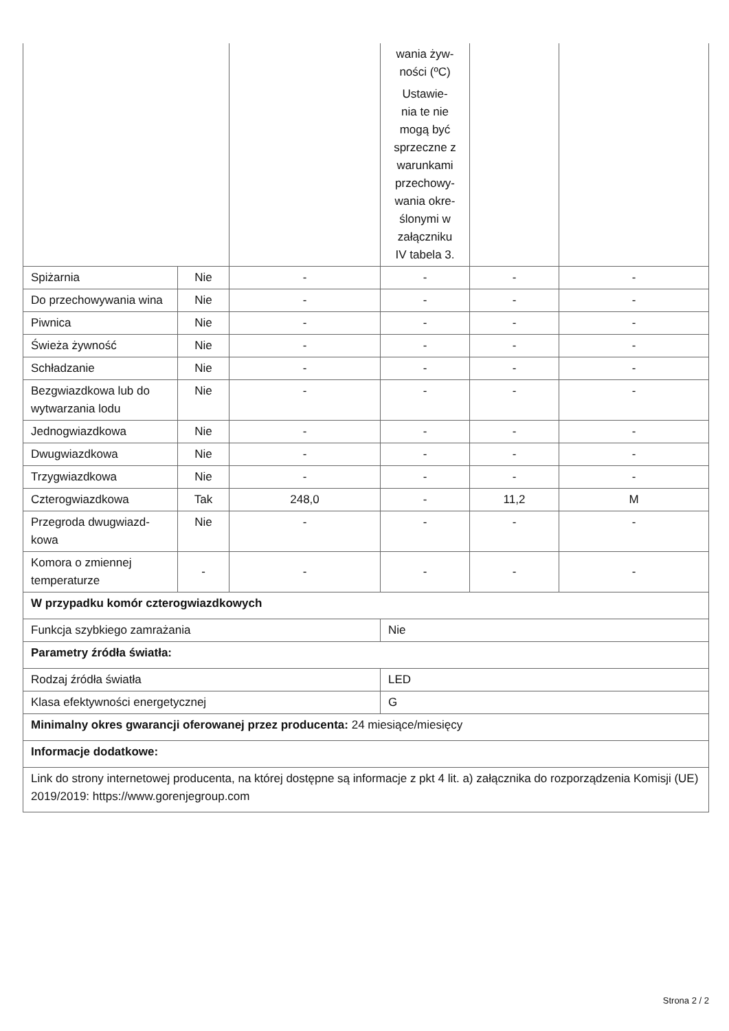| | | | wania żyw- ności (ºC) Ustawie- nia te nie mogą być sprzeczne z warunkami przechowy- wania okre- ślonymi w załączniku IV tabela 3. | | |
| Spiżarnia | Nie | - | - | - | - |
| Do przechowywania wina | Nie | - | - | - | - |
| Piwnica | Nie | - | - | - | - |
| Świeża żywność | Nie | - | - | - | - |
| Schładzanie | Nie | - | - | - | - |
| Bezgwiazdkowa lub do wytwarzania lodu | Nie | - | - | - | - |
| Jednogwiazdkowa | Nie | - | - | - | - |
| Dwugwiazdkowa | Nie | - | - | - | - |
| Trzygwiazdkowa | Nie | - | - | - | - |
| Czterogwiazdkowa | Tak | 248,0 | - | 11,2 | M |
| Przegroda dwugwiazd-kowa | Nie | - | - | - | - |
| Komora o zmiennej temperaturze | - | - | - | - | - |
| W przypadku komór czterogwiazdkowych | | | | | |
| Funkcja szybkiego zamrażania | | | Nie | | |
| Parametry źródła światła: | | | | | |
| Rodzaj źródła światła | | | LED | | |
| Klasa efektywności energetycznej | | | G | | |
| Minimalny okres gwarancji oferowanej przez producenta: 24 miesiące/miesięcy | | | | | |
| Informacje dodatkowe: | | | | | |
| Link do strony internetowej producenta, na której dostępne są informacje z pkt 4 lit. a) załącznika do rozporządzenia Komisji (UE) 2019/2019: https://www.gorenjegroup.com | | | | | |
Strona 2 / 2